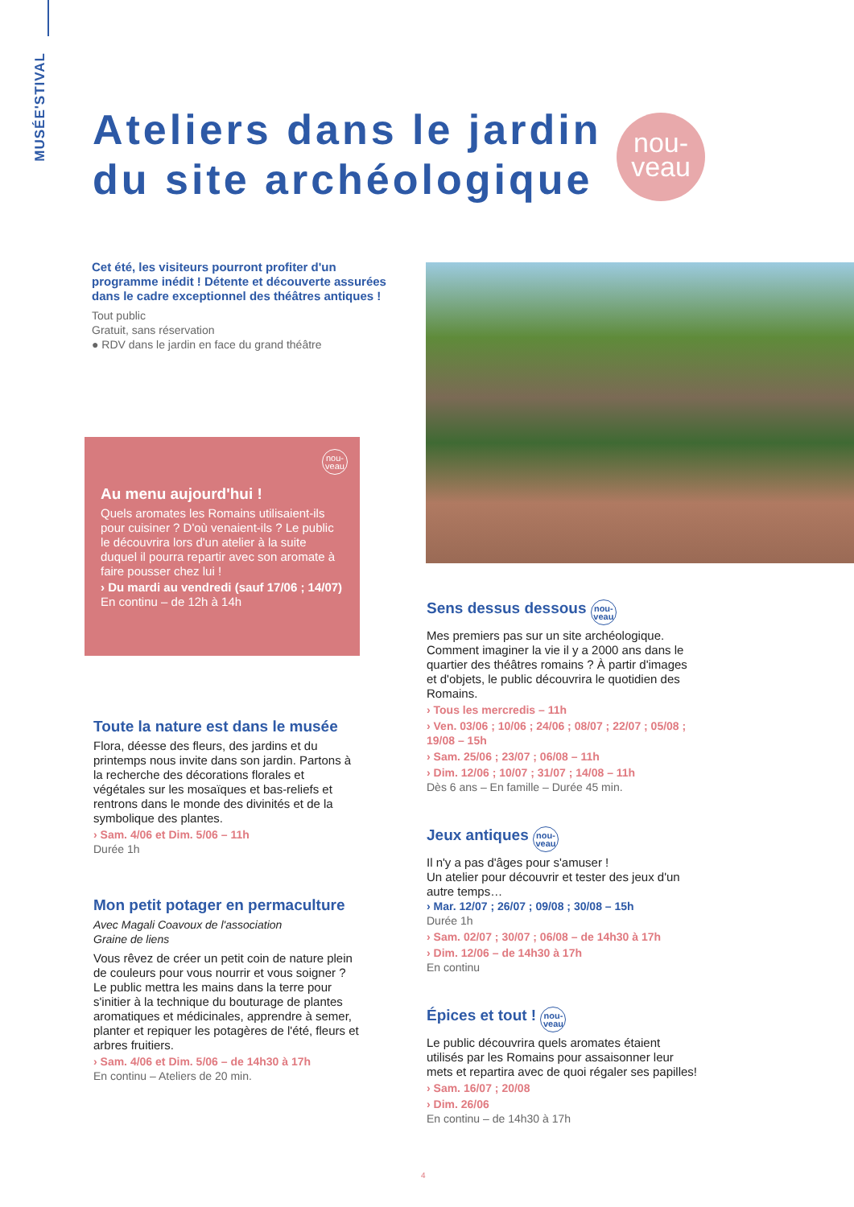MUSÉE'STIVAL
Ateliers dans le jardin
du site archéologique
nou-
veau
Cet été, les visiteurs pourront profiter d'un programme inédit ! Détente et découverte assurées dans le cadre exceptionnel des théâtres antiques !
Tout public
Gratuit, sans réservation
● RDV dans le jardin en face du grand théâtre
nou-
veau
Au menu aujourd'hui !
Quels aromates les Romains utilisaient-ils pour cuisiner ? D'où venaient-ils ? Le public le découvrira lors d'un atelier à la suite duquel il pourra repartir avec son aromate à faire pousser chez lui !
› Du mardi au vendredi (sauf 17/06 ; 14/07)
En continu – de 12h à 14h
Toute la nature est dans le musée
Flora, déesse des fleurs, des jardins et du printemps nous invite dans son jardin. Partons à la recherche des décorations florales et végétales sur les mosaïques et bas-reliefs et rentrons dans le monde des divinités et de la symbolique des plantes.
› Sam. 4/06 et Dim. 5/06 – 11h
Durée 1h
Mon petit potager en permaculture
Avec Magali Coavoux de l'association
Graine de liens
Vous rêvez de créer un petit coin de nature plein de couleurs pour vous nourrir et vous soigner ? Le public mettra les mains dans la terre pour s'initier à la technique du bouturage de plantes aromatiques et médicinales, apprendre à semer, planter et repiquer les potagères de l'été, fleurs et arbres fruitiers.
› Sam. 4/06 et Dim. 5/06 – de 14h30 à 17h
En continu – Ateliers de 20 min.
Sens dessus dessous nou-
veau
Mes premiers pas sur un site archéologique. Comment imaginer la vie il y a 2000 ans dans le quartier des théâtres romains ? À partir d'images et d'objets, le public découvrira le quotidien des Romains.
› Tous les mercredis – 11h
› Ven. 03/06 ; 10/06 ; 24/06 ; 08/07 ; 22/07 ; 05/08 ; 19/08 – 15h
› Sam. 25/06 ; 23/07 ; 06/08 – 11h
› Dim. 12/06 ; 10/07 ; 31/07 ; 14/08 – 11h
Dès 6 ans – En famille – Durée 45 min.
Jeux antiques nou-
veau
Il n'y a pas d'âges pour s'amuser !
Un atelier pour découvrir et tester des jeux d'un autre temps…
› Mar. 12/07 ; 26/07 ; 09/08 ; 30/08 – 15h
Durée 1h
› Sam. 02/07 ; 30/07 ; 06/08 – de 14h30 à 17h
› Dim. 12/06 – de 14h30 à 17h
En continu
Épices et tout ! nou-
veau
Le public découvrira quels aromates étaient utilisés par les Romains pour assaisonner leur mets et repartira avec de quoi régaler ses papilles!
› Sam. 16/07 ; 20/08
› Dim. 26/06
En continu – de 14h30 à 17h
4